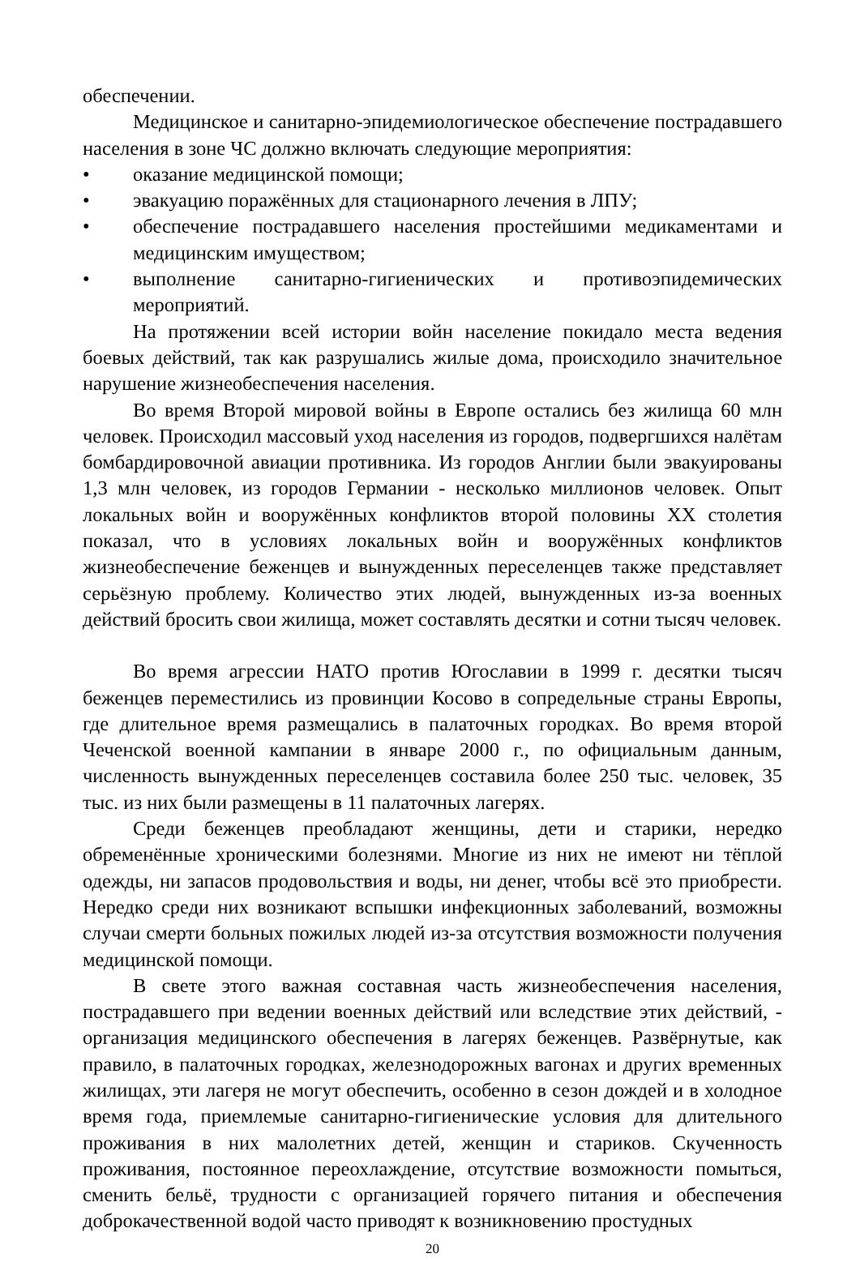обеспечении.
Медицинское и санитарно-эпидемиологическое обеспечение пострадавшего населения в зоне ЧС должно включать следующие мероприятия:
• оказание медицинской помощи;
• эвакуацию поражённых для стационарного лечения в ЛПУ;
• обеспечение пострадавшего населения простейшими медикаментами и медицинским имуществом;
• выполнение санитарно-гигиенических и противоэпидемических мероприятий.
На протяжении всей истории войн население покидало места ведения боевых действий, так как разрушались жилые дома, происходило значительное нарушение жизнеобеспечения населения.
Во время Второй мировой войны в Европе остались без жилища 60 млн человек. Происходил массовый уход населения из городов, подвергшихся налётам бомбардировочной авиации противника. Из городов Англии были эвакуированы 1,3 млн человек, из городов Германии - несколько миллионов человек. Опыт локальных войн и вооружённых конфликтов второй половины XX столетия показал, что в условиях локальных войн и вооружённых конфликтов жизнеобеспечение беженцев и вынужденных переселенцев также представляет серьёзную проблему. Количество этих людей, вынужденных из-за военных действий бросить свои жилища, может составлять десятки и сотни тысяч человек.
Во время агрессии НАТО против Югославии в 1999 г. десятки тысяч беженцев переместились из провинции Косово в сопредельные страны Европы, где длительное время размещались в палаточных городках. Во время второй Чеченской военной кампании в январе 2000 г., по официальным данным, численность вынужденных переселенцев составила более 250 тыс. человек, 35 тыс. из них были размещены в 11 палаточных лагерях.
Среди беженцев преобладают женщины, дети и старики, нередко обременённые хроническими болезнями. Многие из них не имеют ни тёплой одежды, ни запасов продовольствия и воды, ни денег, чтобы всё это приобрести. Нередко среди них возникают вспышки инфекционных заболеваний, возможны случаи смерти больных пожилых людей из-за отсутствия возможности получения медицинской помощи.
В свете этого важная составная часть жизнеобеспечения населения, пострадавшего при ведении военных действий или вследствие этих действий, - организация медицинского обеспечения в лагерях беженцев. Развёрнутые, как правило, в палаточных городках, железнодорожных вагонах и других временных жилищах, эти лагеря не могут обеспечить, особенно в сезон дождей и в холодное время года, приемлемые санитарно-гигиенические условия для длительного проживания в них малолетних детей, женщин и стариков. Скученность проживания, постоянное переохлаждение, отсутствие возможности помыться, сменить бельё, трудности с организацией горячего питания и обеспечения доброкачественной водой часто приводят к возникновению простудных
20